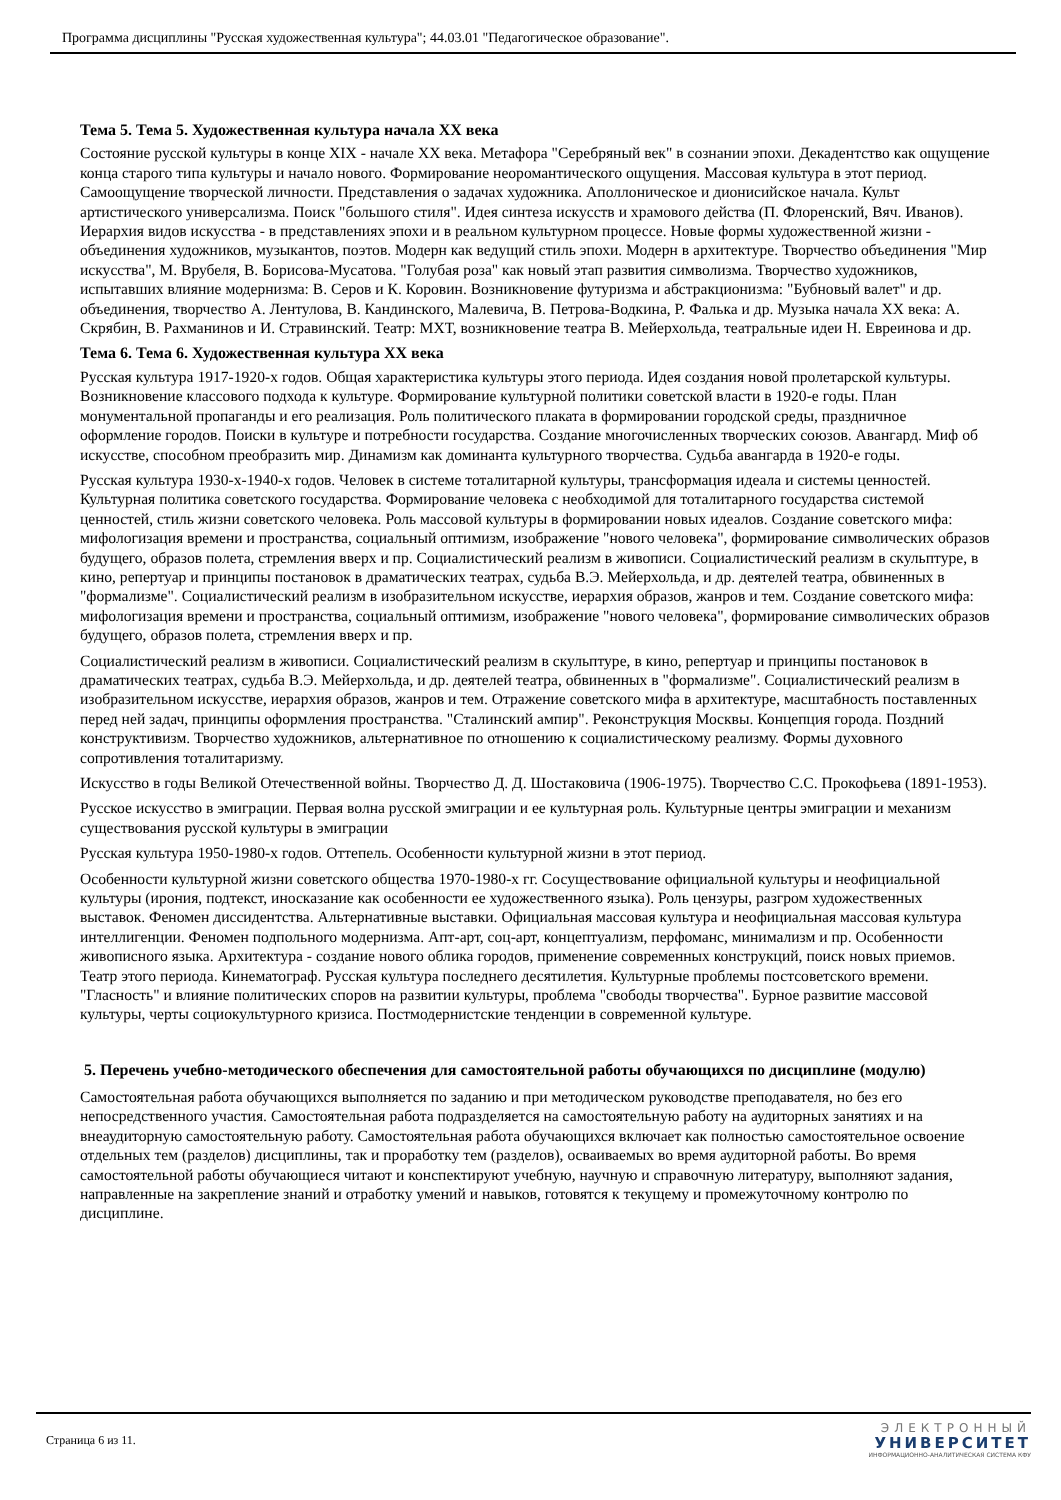Программа дисциплины "Русская художественная культура"; 44.03.01 "Педагогическое образование".
Тема 5. Тема 5. Художественная культура начала XX века
Состояние русской культуры в конце XIX - начале XX века. Метафора "Серебряный век" в сознании эпохи. Декадентство как ощущение конца старого типа культуры и начало нового. Формирование неоромантического ощущения. Массовая культура в этот период. Самоощущение творческой личности. Представления о задачах художника. Аполлоническое и дионисийское начала. Культ артистического универсализма. Поиск "большого стиля". Идея синтеза искусств и храмового действа (П. Флоренский, Вяч. Иванов). Иерархия видов искусства - в представлениях эпохи и в реальном культурном процессе. Новые формы художественной жизни - объединения художников, музыкантов, поэтов. Модерн как ведущий стиль эпохи. Модерн в архитектуре. Творчество объединения "Мир искусства", М. Врубеля, В. Борисова-Мусатова. "Голубая роза" как новый этап развития символизма. Творчество художников, испытавших влияние модернизма: В. Серов и К. Коровин. Возникновение футуризма и абстракционизма: "Бубновый валет" и др. объединения, творчество А. Лентулова, В. Кандинского, Малевича, В. Петрова-Водкина, Р. Фалька и др. Музыка начала XX века: А. Скрябин, В. Рахманинов и И. Стравинский. Театр: МХТ, возникновение театра В. Мейерхольда, театральные идеи Н. Евреинова и др.
Тема 6. Тема 6. Художественная культура XX века
Русская культура 1917-1920-х годов. Общая характеристика культуры этого периода. Идея создания новой пролетарской культуры. Возникновение классового подхода к культуре. Формирование культурной политики советской власти в 1920-е годы. План монументальной пропаганды и его реализация. Роль политического плаката в формировании городской среды, праздничное оформление городов. Поиски в культуре и потребности государства. Создание многочисленных творческих союзов. Авангард. Миф об искусстве, способном преобразить мир. Динамизм как доминанта культурного творчества. Судьба авангарда в 1920-е годы.
Русская культура 1930-х-1940-х годов. Человек в системе тоталитарной культуры, трансформация идеала и системы ценностей. Культурная политика советского государства. Формирование человека с необходимой для тоталитарного государства системой ценностей, стиль жизни советского человека. Роль массовой культуры в формировании новых идеалов. Создание советского мифа: мифологизация времени и пространства, социальный оптимизм, изображение "нового человека", формирование символических образов будущего, образов полета, стремления вверх и пр. Социалистический реализм в живописи. Социалистический реализм в скульптуре, в кино, репертуар и принципы постановок в драматических театрах, судьба В.Э. Мейерхольда, и др. деятелей театра, обвиненных в "формализме". Социалистический реализм в изобразительном искусстве, иерархия образов, жанров и тем. Создание советского мифа: мифологизация времени и пространства, социальный оптимизм, изображение "нового человека", формирование символических образов будущего, образов полета, стремления вверх и пр.
Социалистический реализм в живописи. Социалистический реализм в скульптуре, в кино, репертуар и принципы постановок в драматических театрах, судьба В.Э. Мейерхольда, и др. деятелей театра, обвиненных в "формализме". Социалистический реализм в изобразительном искусстве, иерархия образов, жанров и тем. Отражение советского мифа в архитектуре, масштабность поставленных перед ней задач, принципы оформления пространства. "Сталинский ампир". Реконструкция Москвы. Концепция города. Поздний конструктивизм. Творчество художников, альтернативное по отношению к социалистическому реализму. Формы духовного сопротивления тоталитаризму.
Искусство в годы Великой Отечественной войны. Творчество Д. Д. Шостаковича (1906-1975). Творчество С.С. Прокофьева (1891-1953).
Русское искусство в эмиграции. Первая волна русской эмиграции и ее культурная роль. Культурные центры эмиграции и механизм существования русской культуры в эмиграции
Русская культура 1950-1980-х годов. Оттепель. Особенности культурной жизни в этот период.
Особенности культурной жизни советского общества 1970-1980-х гг. Сосуществование официальной культуры и неофициальной культуры (ирония, подтекст, иносказание как особенности ее художественного языка). Роль цензуры, разгром художественных выставок. Феномен диссидентства. Альтернативные выставки. Официальная массовая культура и неофициальная массовая культура интеллигенции. Феномен подпольного модернизма. Апт-арт, соц-арт, концептуализм, перфоманс, минимализм и пр. Особенности живописного языка. Архитектура - создание нового облика городов, применение современных конструкций, поиск новых приемов. Театр этого периода. Кинематограф. Русская культура последнего десятилетия. Культурные проблемы постсоветского времени. "Гласность" и влияние политических споров на развитии культуры, проблема "свободы творчества". Бурное развитие массовой культуры, черты социокультурного кризиса. Постмодернистские тенденции в современной культуре.
5. Перечень учебно-методического обеспечения для самостоятельной работы обучающихся по дисциплине (модулю)
Самостоятельная работа обучающихся выполняется по заданию и при методическом руководстве преподавателя, но без его непосредственного участия. Самостоятельная работа подразделяется на самостоятельную работу на аудиторных занятиях и на внеаудиторную самостоятельную работу. Самостоятельная работа обучающихся включает как полностью самостоятельное освоение отдельных тем (разделов) дисциплины, так и проработку тем (разделов), осваиваемых во время аудиторной работы. Во время самостоятельной работы обучающиеся читают и конспектируют учебную, научную и справочную литературу, выполняют задания, направленные на закрепление знаний и отработку умений и навыков, готовятся к текущему и промежуточному контролю по дисциплине.
Страница 6 из 11.
ЭЛЕКТРОННЫЙ
УНИВЕРСИТЕТ
ИНФОРМАЦИОННО-АНАЛИТИЧЕСКАЯ СИСТЕМА КФУ